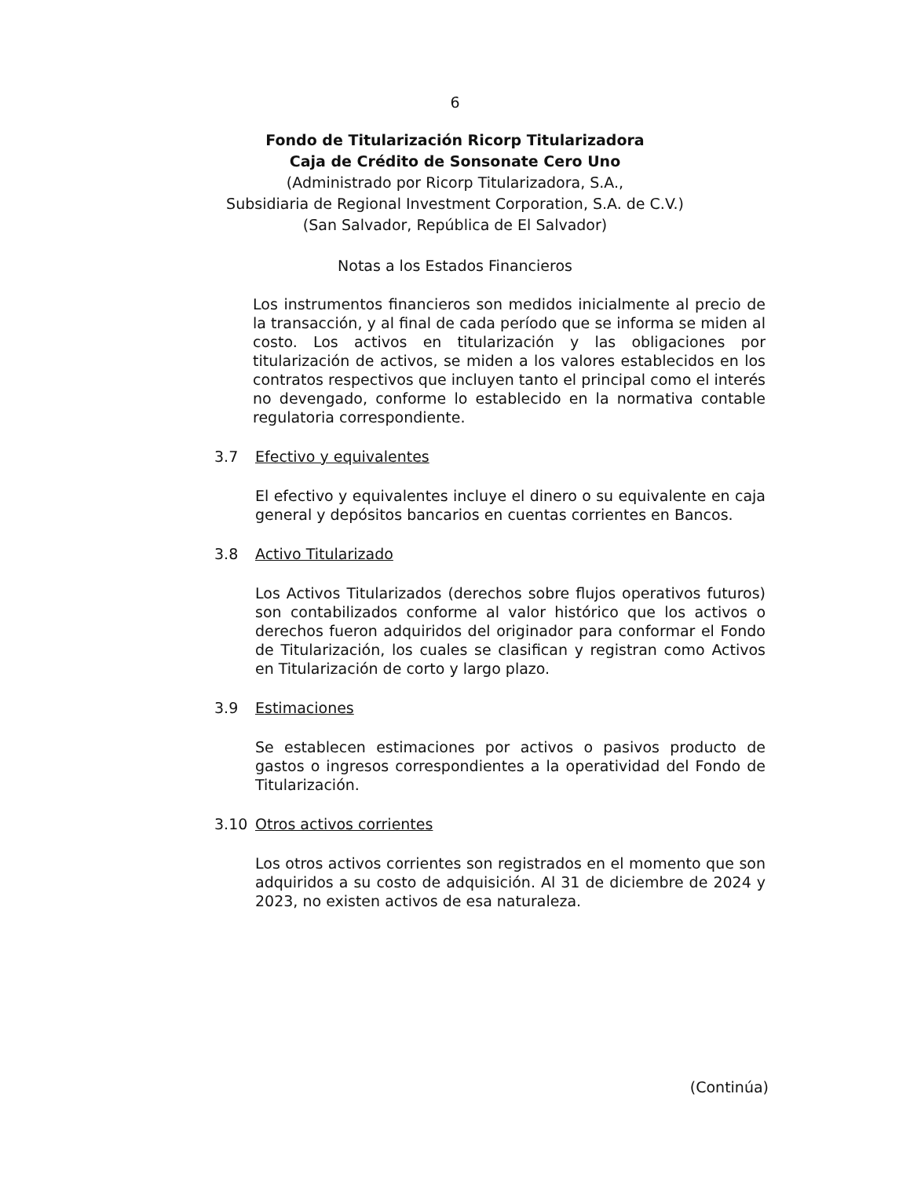6
Fondo de Titularización Ricorp Titularizadora
Caja de Crédito de Sonsonate Cero Uno
(Administrado por Ricorp Titularizadora, S.A.,
Subsidiaria de Regional Investment Corporation, S.A. de C.V.)
(San Salvador, República de El Salvador)
Notas a los Estados Financieros
Los instrumentos financieros son medidos inicialmente al precio de la transacción, y al final de cada período que se informa se miden al costo. Los activos en titularización y las obligaciones por titularización de activos, se miden a los valores establecidos en los contratos respectivos que incluyen tanto el principal como el interés no devengado, conforme lo establecido en la normativa contable regulatoria correspondiente.
3.7 Efectivo y equivalentes
El efectivo y equivalentes incluye el dinero o su equivalente en caja general y depósitos bancarios en cuentas corrientes en Bancos.
3.8 Activo Titularizado
Los Activos Titularizados (derechos sobre flujos operativos futuros) son contabilizados conforme al valor histórico que los activos o derechos fueron adquiridos del originador para conformar el Fondo de Titularización, los cuales se clasifican y registran como Activos en Titularización de corto y largo plazo.
3.9 Estimaciones
Se establecen estimaciones por activos o pasivos producto de gastos o ingresos correspondientes a la operatividad del Fondo de Titularización.
3.10 Otros activos corrientes
Los otros activos corrientes son registrados en el momento que son adquiridos a su costo de adquisición. Al 31 de diciembre de 2024 y 2023, no existen activos de esa naturaleza.
(Continúa)